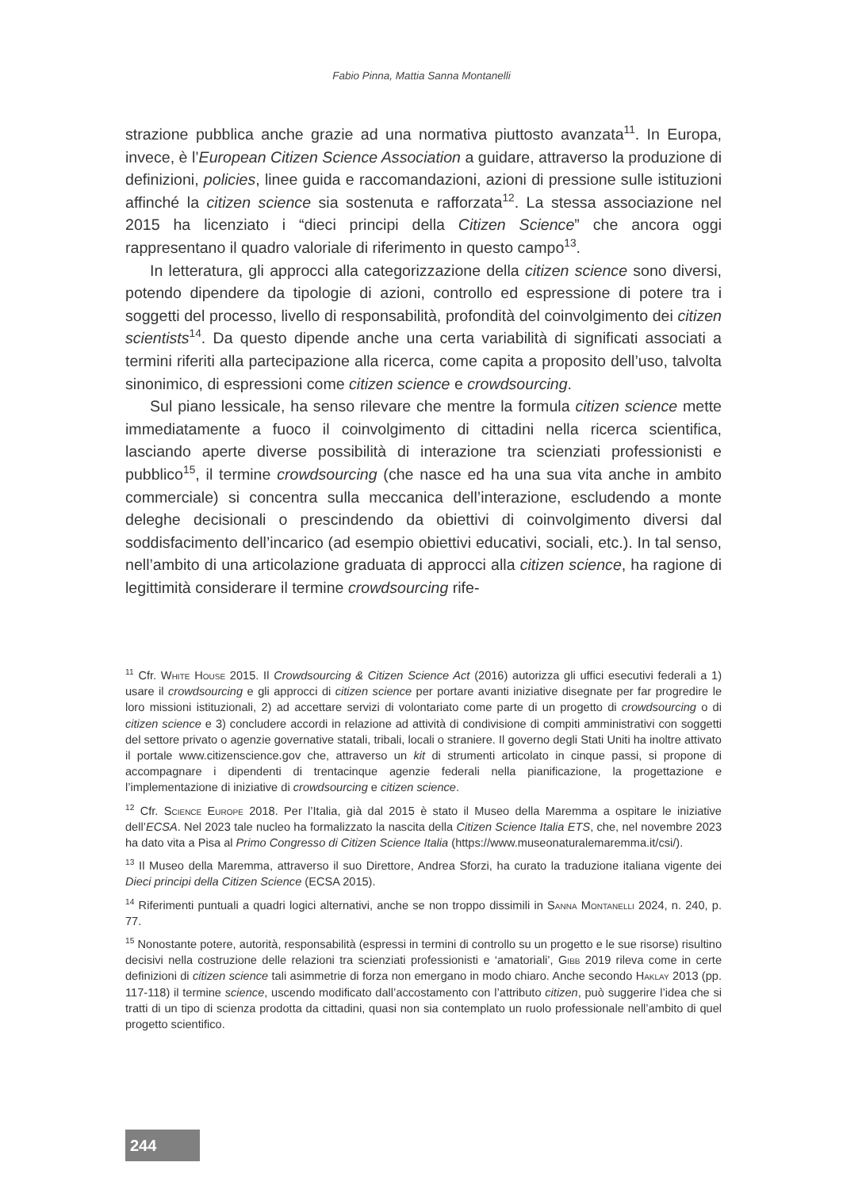Fabio Pinna, Mattia Sanna Montanelli
strazione pubblica anche grazie ad una normativa piuttosto avanzata<sup>11</sup>. In Europa, invece, è l’European Citizen Science Association a guidare, attraverso la produzione di definizioni, policies, linee guida e raccomandazioni, azioni di pressione sulle istituzioni affinché la citizen science sia sostenuta e rafforzata<sup>12</sup>. La stessa associazione nel 2015 ha licenziato i “dieci principi della Citizen Science” che ancora oggi rappresentano il quadro valoriale di riferimento in questo campo<sup>13</sup>.
In letteratura, gli approcci alla categorizzazione della citizen science sono diversi, potendo dipendere da tipologie di azioni, controllo ed espressione di potere tra i soggetti del processo, livello di responsabilità, profondità del coinvolgimento dei citizen scientists<sup>14</sup>. Da questo dipende anche una certa variabilità di significati associati a termini riferiti alla partecipazione alla ricerca, come capita a proposito dell’uso, talvolta sinonimico, di espressioni come citizen science e crowdsourcing.
Sul piano lessicale, ha senso rilevare che mentre la formula citizen science mette immediatamente a fuoco il coinvolgimento di cittadini nella ricerca scientifica, lasciando aperte diverse possibilità di interazione tra scienziati professionisti e pubblico<sup>15</sup>, il termine crowdsourcing (che nasce ed ha una sua vita anche in ambito commerciale) si concentra sulla meccanica dell’interazione, escludendo a monte deleghe decisionali o prescindendo da obiettivi di coinvolgimento diversi dal soddisfacimento dell’incarico (ad esempio obiettivi educativi, sociali, etc.). In tal senso, nell’ambito di una articolazione graduata di approcci alla citizen science, ha ragione di legittimità considerare il termine crowdsourcing rife-
<sup>11</sup> Cfr. White House 2015. Il Crowdsourcing & Citizen Science Act (2016) autorizza gli uffici esecutivi federali a 1) usare il crowdsourcing e gli approcci di citizen science per portare avanti iniziative disegnate per far progredire le loro missioni istituzionali, 2) ad accettare servizi di volontariato come parte di un progetto di crowdsourcing o di citizen science e 3) concludere accordi in relazione ad attività di condivisione di compiti amministrativi con soggetti del settore privato o agenzie governative statali, tribali, locali o straniere. Il governo degli Stati Uniti ha inoltre attivato il portale www.citizenscience.gov che, attraverso un kit di strumenti articolato in cinque passi, si propone di accompagnare i dipendenti di trentacinque agenzie federali nella pianificazione, la progettazione e l’implementazione di iniziative di crowdsourcing e citizen science.
<sup>12</sup> Cfr. Science Europe 2018. Per l’Italia, già dal 2015 è stato il Museo della Maremma a ospitare le iniziative dell’ECSA. Nel 2023 tale nucleo ha formalizzato la nascita della Citizen Science Italia ETS, che, nel novembre 2023 ha dato vita a Pisa al Primo Congresso di Citizen Science Italia (https://www.museonaturalemaremma.it/csi/).
<sup>13</sup> Il Museo della Maremma, attraverso il suo Direttore, Andrea Sforzi, ha curato la traduzione italiana vigente dei Dieci principi della Citizen Science (ECSA 2015).
<sup>14</sup> Riferimenti puntuali a quadri logici alternativi, anche se non troppo dissimili in Sanna Montanelli 2024, n. 240, p. 77.
<sup>15</sup> Nonostante potere, autorità, responsabilità (espressi in termini di controllo su un progetto e le sue risorse) risultino decisivi nella costruzione delle relazioni tra scienziati professionisti e ‘amatoriali’, Gibb 2019 rileva come in certe definizioni di citizen science tali asimmetrie di forza non emergano in modo chiaro. Anche secondo Haklay 2013 (pp. 117-118) il termine science, uscendo modificato dall’accostamento con l’attributo citizen, può suggerire l’idea che si tratti di un tipo di scienza prodotta da cittadini, quasi non sia contemplato un ruolo professionale nell’ambito di quel progetto scientifico.
244